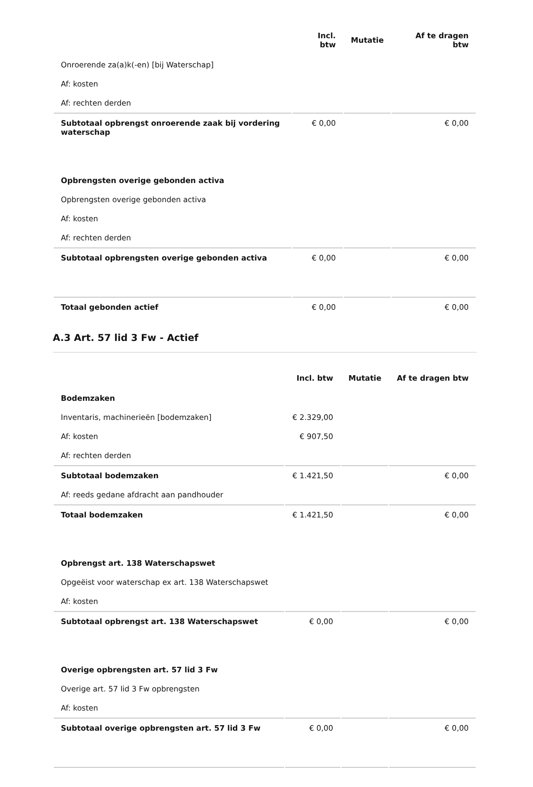| | Incl. btw | Mutatie | Af te dragen btw |
| --- | --- | --- | --- |
| Onroerende za(a)k(-en) [bij Waterschap] | | | |
| Af: kosten | | | |
| Af: rechten derden | | | |
| Subtotaal opbrengst onroerende zaak bij vordering waterschap | € 0,00 | | € 0,00 |
| Opbrengsten overige gebonden activa | | | |
| Opbrengsten overige gebonden activa | | | |
| Af: kosten | | | |
| Af: rechten derden | | | |
| Subtotaal opbrengsten overige gebonden activa | € 0,00 | | € 0,00 |
| Totaal gebonden actief | € 0,00 | | € 0,00 |
A.3 Art. 57 lid 3 Fw - Actief
| | Incl. btw | Mutatie | Af te dragen btw |
| --- | --- | --- | --- |
| Bodemzaken | | | |
| Inventaris, machinerieën [bodemzaken] | € 2.329,00 | | |
| Af: kosten | € 907,50 | | |
| Af: rechten derden | | | |
| Subtotaal bodemzaken | € 1.421,50 | | € 0,00 |
| Af: reeds gedane afdracht aan pandhouder | | | |
| Totaal bodemzaken | € 1.421,50 | | € 0,00 |
| Opbrengst art. 138 Waterschapswet | | | |
| Opgeëist voor waterschap ex art. 138 Waterschapswet | | | |
| Af: kosten | | | |
| Subtotaal opbrengst art. 138 Waterschapswet | € 0,00 | | € 0,00 |
| Overige opbrengsten art. 57 lid 3 Fw | | | |
| Overige art. 57 lid 3 Fw opbrengsten | | | |
| Af: kosten | | | |
| Subtotaal overige opbrengsten art. 57 lid 3 Fw | € 0,00 | | € 0,00 |